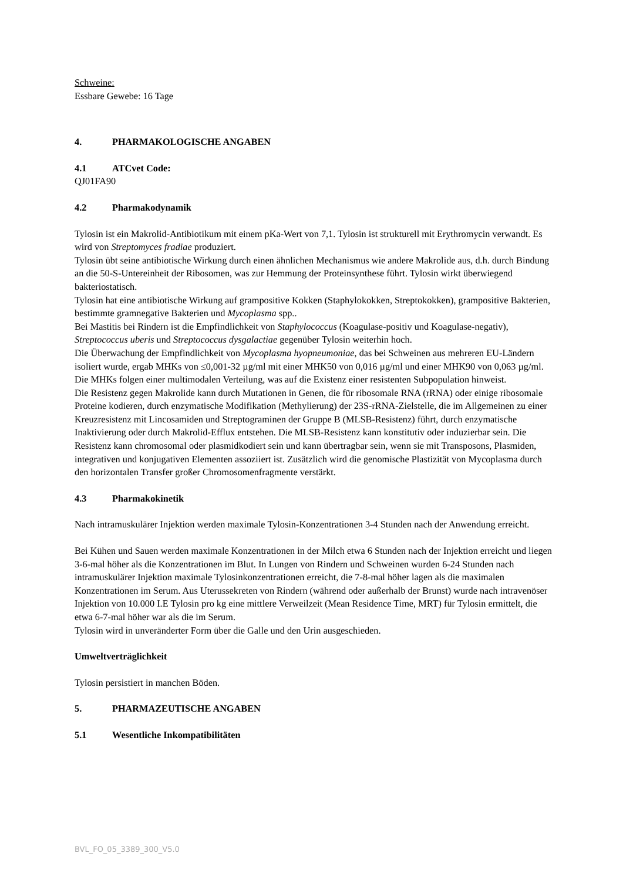Schweine:
Essbare Gewebe: 16 Tage
4. PHARMAKOLOGISCHE ANGABEN
4.1 ATCvet Code:
QJ01FA90
4.2 Pharmakodynamik
Tylosin ist ein Makrolid-Antibiotikum mit einem pKa-Wert von 7,1. Tylosin ist strukturell mit Erythromycin verwandt. Es wird von Streptomyces fradiae produziert.
Tylosin übt seine antibiotische Wirkung durch einen ähnlichen Mechanismus wie andere Makrolide aus, d.h. durch Bindung an die 50-S-Untereinheit der Ribosomen, was zur Hemmung der Proteinsynthese führt. Tylosin wirkt überwiegend bakteriostatisch.
Tylosin hat eine antibiotische Wirkung auf grampositive Kokken (Staphylokokken, Streptokokken), grampositive Bakterien, bestimmte gramnegative Bakterien und Mycoplasma spp..
Bei Mastitis bei Rindern ist die Empfindlichkeit von Staphylococcus (Koagulase-positiv und Koagulase-negativ), Streptococcus uberis und Streptococcus dysgalactiae gegenüber Tylosin weiterhin hoch.
Die Überwachung der Empfindlichkeit von Mycoplasma hyopneumoniae, das bei Schweinen aus mehreren EU-Ländern isoliert wurde, ergab MHKs von ≤0,001-32 µg/ml mit einer MHK50 von 0,016 µg/ml und einer MHK90 von 0,063 µg/ml. Die MHKs folgen einer multimodalen Verteilung, was auf die Existenz einer resistenten Subpopulation hinweist.
Die Resistenz gegen Makrolide kann durch Mutationen in Genen, die für ribosomale RNA (rRNA) oder einige ribosomale Proteine kodieren, durch enzymatische Modifikation (Methylierung) der 23S-rRNA-Zielstelle, die im Allgemeinen zu einer Kreuzresistenz mit Lincosamiden und Streptograminen der Gruppe B (MLSB-Resistenz) führt, durch enzymatische Inaktivierung oder durch Makrolid-Efflux entstehen. Die MLSB-Resistenz kann konstitutiv oder induzierbar sein. Die Resistenz kann chromosomal oder plasmidkodiert sein und kann übertragbar sein, wenn sie mit Transposons, Plasmiden, integrativen und konjugativen Elementen assoziiert ist. Zusätzlich wird die genomische Plastizität von Mycoplasma durch den horizontalen Transfer großer Chromosomenfragmente verstärkt.
4.3 Pharmakokinetik
Nach intramuskulärer Injektion werden maximale Tylosin-Konzentrationen 3-4 Stunden nach der Anwendung erreicht.
Bei Kühen und Sauen werden maximale Konzentrationen in der Milch etwa 6 Stunden nach der Injektion erreicht und liegen 3-6-mal höher als die Konzentrationen im Blut. In Lungen von Rindern und Schweinen wurden 6-24 Stunden nach intramuskulärer Injektion maximale Tylosinkonzentrationen erreicht, die 7-8-mal höher lagen als die maximalen Konzentrationen im Serum. Aus Uterussekreten von Rindern (während oder außerhalb der Brunst) wurde nach intravenöser Injektion von 10.000 I.E Tylosin pro kg eine mittlere Verweilzeit (Mean Residence Time, MRT) für Tylosin ermittelt, die etwa 6-7-mal höher war als die im Serum.
Tylosin wird in unveränderter Form über die Galle und den Urin ausgeschieden.
Umweltverträglichkeit
Tylosin persistiert in manchen Böden.
5. PHARMAZEUTISCHE ANGABEN
5.1 Wesentliche Inkompatibilitäten
BVL_FO_05_3389_300_V5.0